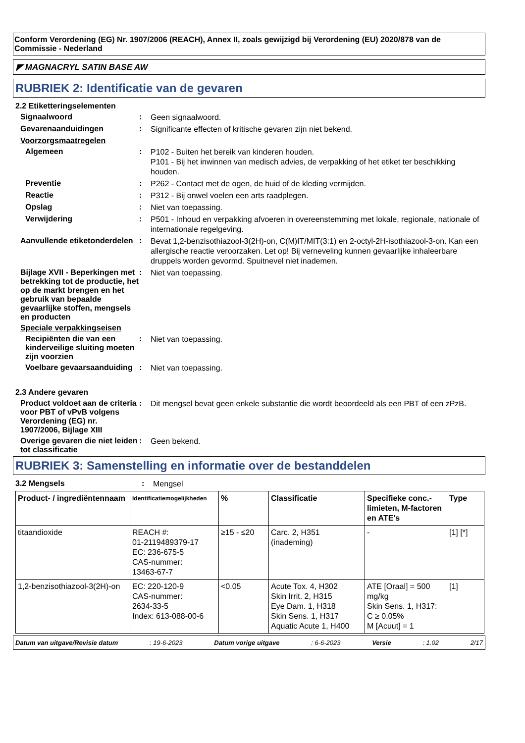Conform Verordening (EG) Nr. 1907/2006 (REACH), Annex II, zoals gewijzigd bij Verordening (EU) 2020/878 van de Commissie - Nederland
◤ MAGNACRYL SATIN BASE AW
RUBRIEK 2: Identificatie van de gevaren
2.2 Etiketteringselementen
Signaalwoord :
Geen signaalwoord.
Gevarenaanduidingen :
Significante effecten of kritische gevaren zijn niet bekend.
Voorzorgsmaatregelen
Algemeen :
P102 - Buiten het bereik van kinderen houden.
P101 - Bij het inwinnen van medisch advies, de verpakking of het etiket ter beschikking houden.
Preventie :
P262 - Contact met de ogen, de huid of de kleding vermijden.
Reactie :
P312 - Bij onwel voelen een arts raadplegen.
Opslag :
Niet van toepassing.
Verwijdering :
P501 - Inhoud en verpakking afvoeren in overeenstemming met lokale, regionale, nationale of internationale regelgeving.
Aanvullende etiketonderdelen
:
Bevat 1,2-benzisothiazool-3(2H)-on, C(M)IT/MIT(3:1) en 2-octyl-2H-isothiazool-3-on. Kan een allergische reactie veroorzaken. Let op! Bij verneveling kunnen gevaarlijke inhaleerbare druppels worden gevormd. Spuitnevel niet inademen.
Bijlage XVII - Beperkingen met betrekking tot de productie, het op de markt brengen en het gebruik van bepaalde gevaarlijke stoffen, mengsels en producten
:
Niet van toepassing.
Speciale verpakkingseisen
Recipiënten die van een kinderveilige sluiting moeten zijn voorzien
:
Niet van toepassing.
Voelbare gevaarsaanduiding
:
Niet van toepassing.
2.3 Andere gevaren
Product voldoet aan de criteria voor PBT of vPvB volgens Verordening (EG) nr. 1907/2006, Bijlage XIII
:
Dit mengsel bevat geen enkele substantie die wordt beoordeeld als een PBT of een zPzB.
Overige gevaren die niet leiden tot classificatie
:
Geen bekend.
RUBRIEK 3: Samenstelling en informatie over de bestanddelen
3.2 Mengsels :
Mengsel
| Product- / ingrediëntennaam | Identificatiemogelijkheden | % | Classificatie | Specifieke conc.-limieten, M-factoren en ATE's | Type |
| --- | --- | --- | --- | --- | --- |
| titaandioxide | REACH #: 01-2119489379-17 EC: 236-675-5 CAS-nummer: 13463-67-7 | ≥15 - ≤20 | Carc. 2, H351 (inademing) | - | [1] [*] |
| 1,2-benzisothiazool-3(2H)-on | EC: 220-120-9 CAS-nummer: 2634-33-5 Index: 613-088-00-6 | <0.05 | Acute Tox. 4, H302 Skin Irrit. 2, H315 Eye Dam. 1, H318 Skin Sens. 1, H317 Aquatic Acute 1, H400 | ATE [Oraal] = 500 mg/kg Skin Sens. 1, H317: C ≥ 0.05% M [Acuut] = 1 | [1] |
Datum van uitgave/Revisie datum: 19-6-2023 Datum vorige uitgave: 6-6-2023 Versie: 1.02 2/17